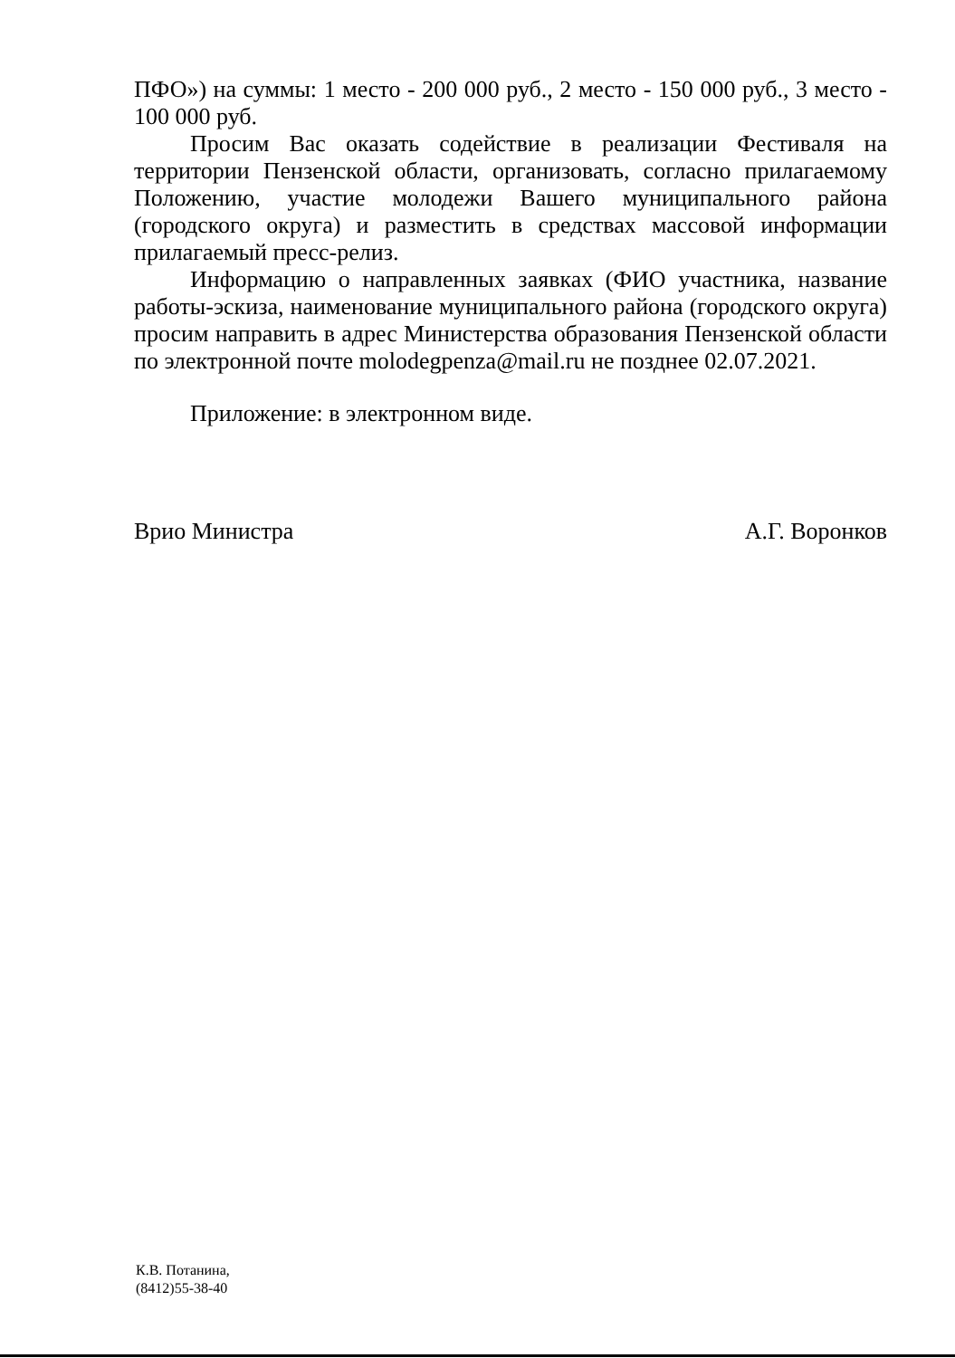ПФО») на суммы: 1 место - 200 000 руб., 2 место - 150 000 руб., 3 место - 100 000 руб.
Просим Вас оказать содействие в реализации Фестиваля на территории Пензенской области, организовать, согласно прилагаемому Положению, участие молодежи Вашего муниципального района (городского округа) и разместить в средствах массовой информации прилагаемый пресс-релиз.
Информацию о направленных заявках (ФИО участника, название работы-эскиза, наименование муниципального района (городского округа) просим направить в адрес Министерства образования Пензенской области по электронной почте molodegpenza@mail.ru не позднее 02.07.2021.
Приложение: в электронном виде.
Врио Министра А.Г. Воронков
К.В. Потанина,
(8412)55-38-40